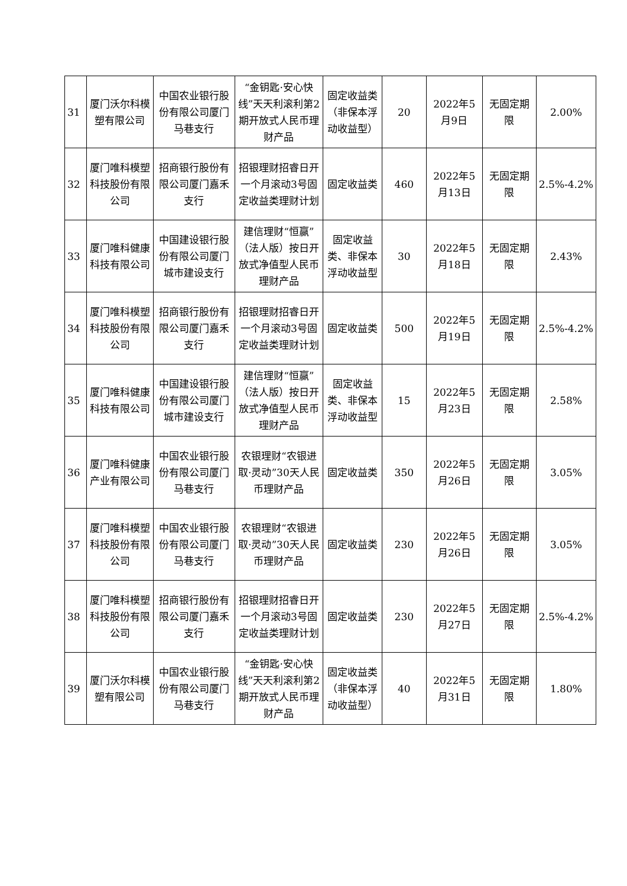| 31 | 厦门沃尔科模塑有限公司 | 中国农业银行股份有限公司厦门马巷支行 | “金钥匙·安心快线”天天利滚利第2期开放式人民币理财产品 | 固定收益类（非保本浮动收益型） | 20 | 2022年5月9日 | 无固定期限 | 2.00% |
| 32 | 厦门唯科模塑科技股份有限公司 | 招商银行股份有限公司厦门嘉禾支行 | 招银理财招睿日开一个月滚动3号固定收益类理财计划 | 固定收益类 | 460 | 2022年5月13日 | 无固定期限 | 2.5%-4.2% |
| 33 | 厦门唯科健康科技有限公司 | 中国建设银行股份有限公司厦门城市建设支行 | 建信理财“恒赢”（法人版）按日开放式净值型人民币理财产品 | 固定收益类、非保本浮动收益型 | 30 | 2022年5月18日 | 无固定期限 | 2.43% |
| 34 | 厦门唯科模塑科技股份有限公司 | 招商银行股份有限公司厦门嘉禾支行 | 招银理财招睿日开一个月滚动3号固定收益类理财计划 | 固定收益类 | 500 | 2022年5月19日 | 无固定期限 | 2.5%-4.2% |
| 35 | 厦门唯科健康科技有限公司 | 中国建设银行股份有限公司厦门城市建设支行 | 建信理财“恒赢”（法人版）按日开放式净值型人民币理财产品 | 固定收益类、非保本浮动收益型 | 15 | 2022年5月23日 | 无固定期限 | 2.58% |
| 36 | 厦门唯科健康产业有限公司 | 中国农业银行股份有限公司厦门马巷支行 | 农银理财“农银进取·灵动”30天人民币理财产品 | 固定收益类 | 350 | 2022年5月26日 | 无固定期限 | 3.05% |
| 37 | 厦门唯科模塑科技股份有限公司 | 中国农业银行股份有限公司厦门马巷支行 | 农银理财“农银进取·灵动”30天人民币理财产品 | 固定收益类 | 230 | 2022年5月26日 | 无固定期限 | 3.05% |
| 38 | 厦门唯科模塑科技股份有限公司 | 招商银行股份有限公司厦门嘉禾支行 | 招银理财招睿日开一个月滚动3号固定收益类理财计划 | 固定收益类 | 230 | 2022年5月27日 | 无固定期限 | 2.5%-4.2% |
| 39 | 厦门沃尔科模塑有限公司 | 中国农业银行股份有限公司厦门马巷支行 | “金钥匙·安心快线”天天利滚利第2期开放式人民币理财产品 | 固定收益类（非保本浮动收益型） | 40 | 2022年5月31日 | 无固定期限 | 1.80% |